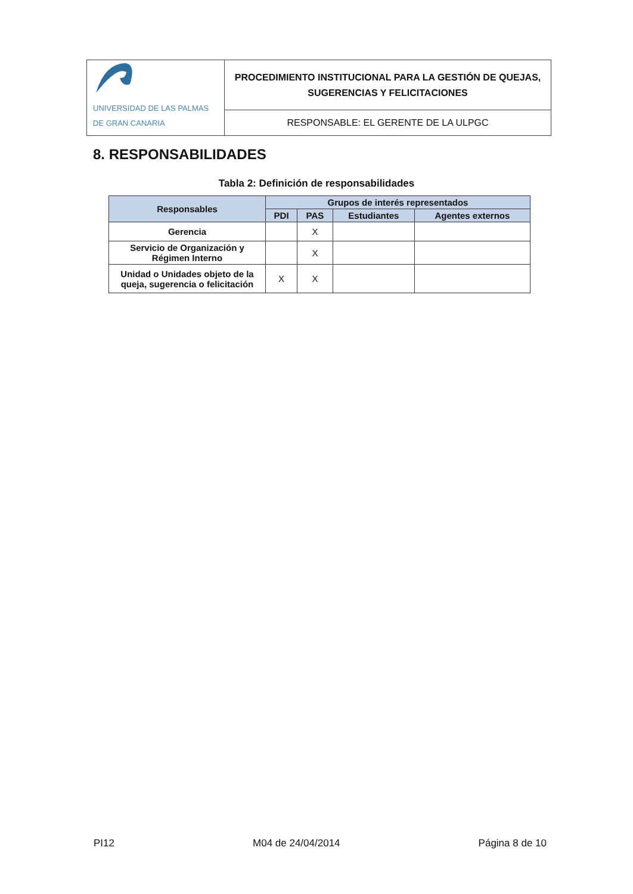| UNIVERSIDAD DE LAS PALMAS DE GRAN CANARIA | PROCEDIMIENTO INSTITUCIONAL PARA LA GESTIÓN DE QUEJAS, SUGERENCIAS Y FELICITACIONES |
| | RESPONSABLE: EL GERENTE DE LA ULPGC |
8. RESPONSABILIDADES
Tabla 2: Definición de responsabilidades
| Responsables | Grupos de interés representados | | | |
| --- | --- | --- | --- | --- |
| | PDI | PAS | Estudiantes | Agentes externos |
| Gerencia | | X | | |
| Servicio de Organización y Régimen Interno | | X | | |
| Unidad o Unidades objeto de la queja, sugerencia o felicitación | X | X | | |
PI12 M04 de 24/04/2014 Página 8 de 10